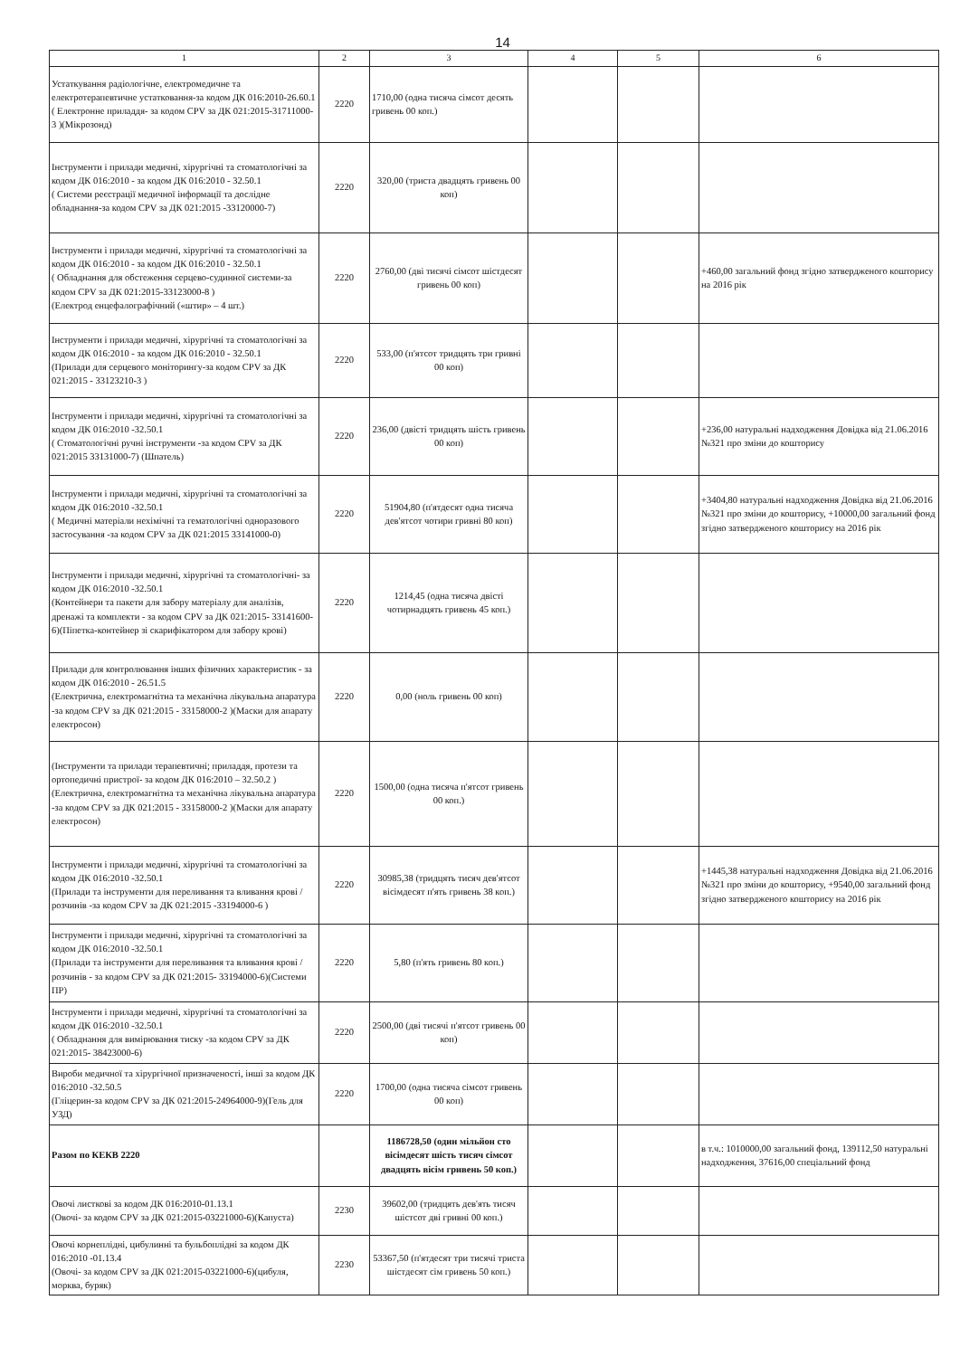14
| 1 | 2 | 3 | 4 | 5 | 6 |
| --- | --- | --- | --- | --- | --- |
| Устаткування радіологічне, електромедичне та електротерапевтичне устатковання-за кодом ДК 016:2010-26.60.1 ( Електронне приладдя- за кодом CPV за ДК 021:2015-31711000-3 )(Мікрозонд) | 2220 | 1710,00 (одна тисяча сімсот десять гривень 00 коп.) | | | |
| Інструменти і прилади медичні, хірургічні та стоматологічні за кодом ДК 016:2010 - за кодом ДК 016:2010 - 32.50.1 ( Системи реєстрації медичної інформації та дослідне обладнання-за кодом CPV за ДК 021:2015 -33120000-7) | 2220 | 320,00 (триста двадцять гривень 00 коп) | | | |
| Інструменти і прилади медичні, хірургічні та стоматологічні за кодом ДК 016:2010 - за кодом ДК 016:2010 - 32.50.1 ( Обладнання для обстеження серцево-судинної системи-за кодом CPV за ДК 021:2015-33123000-8 ) (Електрод енцефалографічний («штир» – 4 шт.) | 2220 | 2760,00 (дві тисячі сімсот шістдесят гривень 00 коп) | | | +460,00 загальний фонд згідно затвердженого кошторису на 2016 рік |
| Інструменти і прилади медичні, хірургічні та стоматологічні за кодом ДК 016:2010 - за кодом ДК 016:2010 - 32.50.1 (Прилади для серцевого моніторингу-за кодом CPV за ДК 021:2015 - 33123210-3 ) | 2220 | 533,00 (п'ятсот тридцять три гривні 00 коп) | | | |
| Інструменти і прилади медичні, хірургічні та стоматологічні за кодом ДК 016:2010 -32.50.1 ( Стоматологічні ручні інструменти -за кодом CPV за ДК 021:2015 33131000-7) (Шпатель) | 2220 | 236,00 (двісті тридцять шість гривень 00 коп) | | | +236,00 натуральні надходження Довідка від 21.06.2016 №321 про зміни до кошторису |
| Інструменти і прилади медичні, хірургічні та стоматологічні за кодом ДК 016:2010 -32.50.1 ( Медичні матеріали нехімічні та гематологічні одноразового застосування -за кодом CPV за ДК 021:2015 33141000-0) | 2220 | 51904,80 (п'ятдесят одна тисяча дев'ятсот чотири гривні 80 коп) | | | +3404,80 натуральні надходження Довідка від 21.06.2016 №321 про зміни до кошторису, +10000,00 загальний фонд згідно затвердженого кошторису на 2016 рік |
| Інструменти і прилади медичні, хірургічні та стоматологічні- за кодом ДК 016:2010 -32.50.1 (Контейнери та пакети для забору матеріалу для аналізів, дренажі та комплекти - за кодом CPV за ДК 021:2015- 33141600-6)(Піпетка-контейнер зі скарифікатором для забору крові) | 2220 | 1214,45 (одна тисяча двісті чотирнадцять гривень 45 коп.) | | | |
| Прилади для контролювання інших фізичних характеристик - за кодом ДК 016:2010 - 26.51.5 (Електрична, електромагнітна та механічна лікувальна апаратура -за кодом CPV за ДК 021:2015 - 33158000-2 )(Маски для апарату електросон) | 2220 | 0,00 (ноль гривень 00 коп) | | | |
| (Інструменти та прилади терапевтичні; приладдя, протези та ортопедичні пристрої- за кодом ДК 016:2010 – 32.50.2 ) (Електрична, електромагнітна та механічна лікувальна апаратура -за кодом CPV за ДК 021:2015 - 33158000-2 )(Маски для апарату електросон) | 2220 | 1500,00 (одна тисяча п'ятсот гривень 00 коп.) | | | |
| Інструменти і прилади медичні, хірургічні та стоматологічні за кодом ДК 016:2010 -32.50.1 (Прилади та інструменти для переливання та вливання крові / розчинів -за кодом CPV за ДК 021:2015 -33194000-6 ) | 2220 | 30985,38 (тридцять тисяч дев'ятсот вісімдесят п'ять гривень 38 коп.) | | | +1445,38 натуральні надходження Довідка від 21.06.2016 №321 про зміни до кошторису, +9540,00 загальний фонд згідно затвердженого кошторису на 2016 рік |
| Інструменти і прилади медичні, хірургічні та стоматологічні за кодом ДК 016:2010 -32.50.1 (Прилади та інструменти для переливання та вливання крові / розчинів - за кодом CPV за ДК 021:2015- 33194000-6)(Системи ПР) | 2220 | 5,80 (п'ять гривень 80 коп.) | | | |
| Інструменти і прилади медичні, хірургічні та стоматологічні за кодом ДК 016:2010 -32.50.1 ( Обладнання для вимірювання тиску -за кодом CPV за ДК 021:2015- 38423000-6) | 2220 | 2500,00 (дві тисячі п'ятсот гривень 00 коп) | | | |
| Вироби медичної та хірургічної призначеності, інші за кодом ДК 016:2010 -32.50.5 (Гліцерин-за кодом CPV за ДК 021:2015-24964000-9)(Гель для УЗД) | 2220 | 1700,00 (одна тисяча сімсот гривень 00 коп) | | | |
| Разом по КЕКВ 2220 | | 1186728,50 (один мільйон сто вісімдесят шість тисяч сімсот двадцять вісім гривень 50 коп.) | | | в т.ч.: 1010000,00 загальний фонд, 139112,50 натуральні надходження, 37616,00 спеціальний фонд |
| Овочі листкові за кодом ДК 016:2010-01.13.1 (Овочі- за кодом CPV за ДК 021:2015-03221000-6)(Капуста) | 2230 | 39602,00 (тридцять дев'ять тисяч шістсот дві гривні 00 коп.) | | | |
| Овочі корнеплідні, цибулинні та бульбоплідні за кодом ДК 016:2010 -01.13.4 (Овочі- за кодом CPV за ДК 021:2015-03221000-6)(цибуля, морква, буряк) | 2230 | 53367,50 (п'ятдесят три тисячі триста шістдесят сім гривень 50 коп.) | | | |